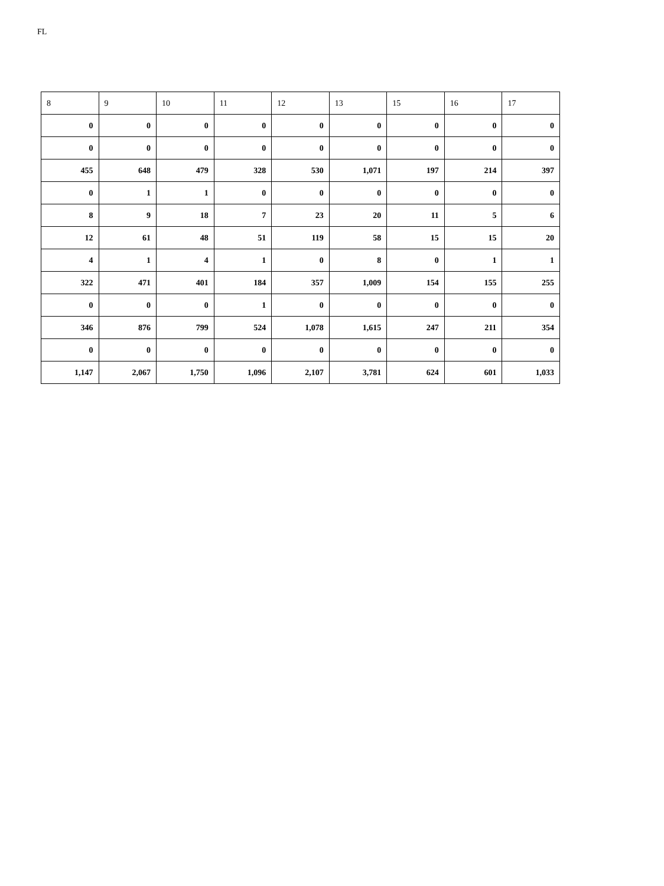FL
| 8 | 9 | 10 | 11 | 12 | 13 | 15 | 16 | 17 |
| --- | --- | --- | --- | --- | --- | --- | --- | --- |
| 0 | 0 | 0 | 0 | 0 | 0 | 0 | 0 | 0 |
| 0 | 0 | 0 | 0 | 0 | 0 | 0 | 0 | 0 |
| 455 | 648 | 479 | 328 | 530 | 1,071 | 197 | 214 | 397 |
| 0 | 1 | 1 | 0 | 0 | 0 | 0 | 0 | 0 |
| 8 | 9 | 18 | 7 | 23 | 20 | 11 | 5 | 6 |
| 12 | 61 | 48 | 51 | 119 | 58 | 15 | 15 | 20 |
| 4 | 1 | 4 | 1 | 0 | 8 | 0 | 1 | 1 |
| 322 | 471 | 401 | 184 | 357 | 1,009 | 154 | 155 | 255 |
| 0 | 0 | 0 | 1 | 0 | 0 | 0 | 0 | 0 |
| 346 | 876 | 799 | 524 | 1,078 | 1,615 | 247 | 211 | 354 |
| 0 | 0 | 0 | 0 | 0 | 0 | 0 | 0 | 0 |
| 1,147 | 2,067 | 1,750 | 1,096 | 2,107 | 3,781 | 624 | 601 | 1,033 |